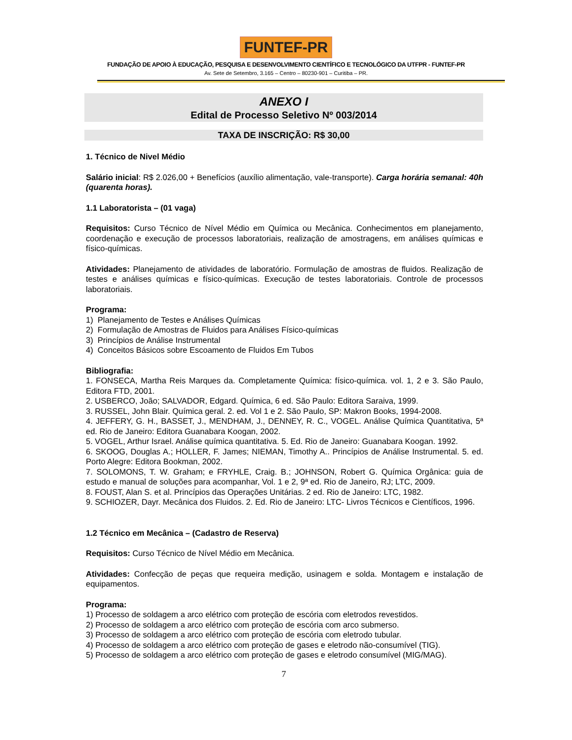FUNTEF-PR
FUNDAÇÃO DE APOIO À EDUCAÇÃO, PESQUISA E DESENVOLVIMENTO CIENTÍFICO E TECNOLÓGICO DA UTFPR - FUNTEF-PR
Av. Sete de Setembro, 3.165 – Centro – 80230-901 – Curitiba – PR.
ANEXO I
Edital de Processo Seletivo Nº 003/2014
TAXA DE INSCRIÇÃO: R$ 30,00
1. Técnico de Nivel Médio
Salário inicial: R$ 2.026,00 + Benefícios (auxílio alimentação, vale-transporte). Carga horária semanal: 40h (quarenta horas).
1.1 Laboratorista – (01 vaga)
Requisitos: Curso Técnico de Nível Médio em Química ou Mecânica. Conhecimentos em planejamento, coordenação e execução de processos laboratoriais, realização de amostragens, em análises químicas e físico-químicas.
Atividades: Planejamento de atividades de laboratório. Formulação de amostras de fluidos. Realização de testes e análises químicas e físico-químicas. Execução de testes laboratoriais. Controle de processos laboratoriais.
Programa:
1) Planejamento de Testes e Análises Químicas
2) Formulação de Amostras de Fluidos para Análises Físico-químicas
3) Princípios de Análise Instrumental
4) Conceitos Básicos sobre Escoamento de Fluidos Em Tubos
Bibliografia:
1. FONSECA, Martha Reis Marques da. Completamente Química: físico-química. vol. 1, 2 e 3. São Paulo, Editora FTD, 2001.
2. USBERCO, João; SALVADOR, Edgard. Química, 6 ed. São Paulo: Editora Saraiva, 1999.
3. RUSSEL, John Blair. Química geral. 2. ed. Vol 1 e 2. São Paulo, SP: Makron Books, 1994-2008.
4. JEFFERY, G. H., BASSET, J., MENDHAM, J., DENNEY, R. C., VOGEL. Análise Química Quantitativa, 5ª ed. Rio de Janeiro: Editora Guanabara Koogan, 2002.
5. VOGEL, Arthur Israel. Análise química quantitativa. 5. Ed. Rio de Janeiro: Guanabara Koogan. 1992.
6. SKOOG, Douglas A.; HOLLER, F. James; NIEMAN, Timothy A.. Princípios de Análise Instrumental. 5. ed. Porto Alegre: Editora Bookman, 2002.
7. SOLOMONS, T. W. Graham; e FRYHLE, Craig. B.; JOHNSON, Robert G. Química Orgânica: guia de estudo e manual de soluções para acompanhar, Vol. 1 e 2, 9ª ed. Rio de Janeiro, RJ; LTC, 2009.
8. FOUST, Alan S. et al. Princípios das Operações Unitárias. 2 ed. Rio de Janeiro: LTC, 1982.
9. SCHIOZER, Dayr. Mecânica dos Fluidos. 2. Ed. Rio de Janeiro: LTC- Livros Técnicos e Científicos, 1996.
1.2 Técnico em Mecânica – (Cadastro de Reserva)
Requisitos: Curso Técnico de Nível Médio em Mecânica.
Atividades: Confecção de peças que requeira medição, usinagem e solda. Montagem e instalação de equipamentos.
Programa:
1) Processo de soldagem a arco elétrico com proteção de escória com eletrodos revestidos.
2) Processo de soldagem a arco elétrico com proteção de escória com arco submerso.
3) Processo de soldagem a arco elétrico com proteção de escória com eletrodo tubular.
4) Processo de soldagem a arco elétrico com proteção de gases e eletrodo não-consumível (TIG).
5) Processo de soldagem a arco elétrico com proteção de gases e eletrodo consumível (MIG/MAG).
7